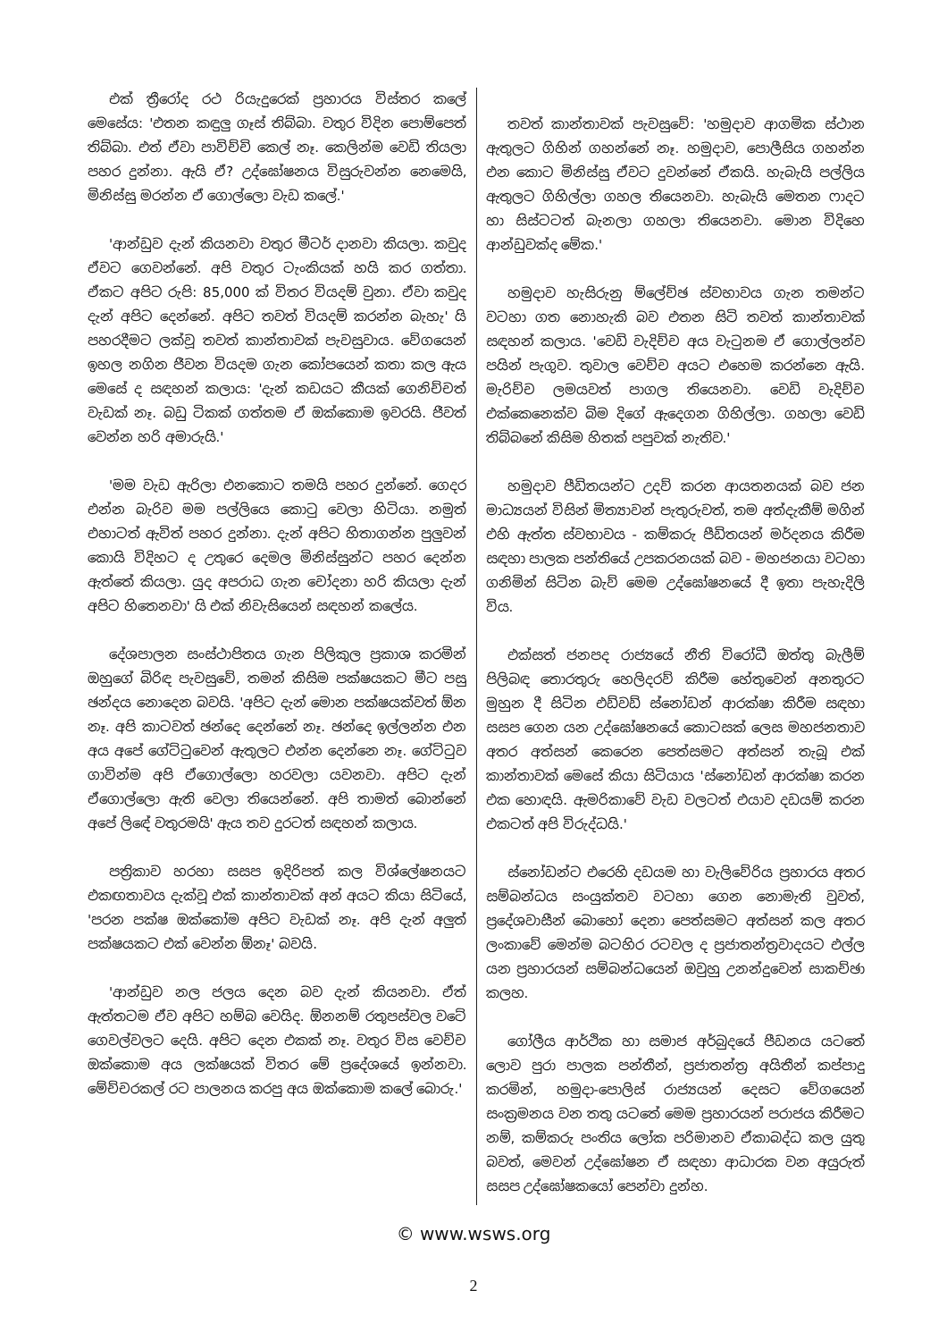එක් ත්‍රීරෝද රථ රියැදුරෙක් ප්‍රහාරය විස්තර කලේ මෙසේය: 'එතන කඳුලු ගෑස් තිබ්බා. වතුර විදින පොම්පෙත් තිබ්බා. එත් ඒවා පාවිච්චි කෙල් නෑ. කෙලින්ම වෙඩි තියලා පහර දුන්නා. ඇයි ඒ? උද්ඝෝෂනය විසුරුවන්න නෙමෙයි, මිනිස්සු මරන්න ඒ ගොල්ලො වැඩ කලේ.'
'ආන්ඩුව දැන් කියනවා වතුර මීටර් දානවා කියලා. කවුද ඒවට ගෙවන්නේ. අපි වතුර ටැංකියක් හයි කර ගත්තා. ඒකට අපිට රුපි: 85,000 ක් විතර වියදම් වුනා. ඒවා කවුද දැන් අපිට දෙන්නේ. අපිට තවත් වියදම් කරන්න බැහැ' යි පහරදීමට ලක්වූ තවත් කාන්තාවක් පැවසුවාය. වේගයෙන් ඉහල නගින ජීවන වියදම ගැන කෝපයෙන් කතා කල ඇය මෙසේ ද සඳහන් කලාය: 'දැන් කඩයට කීයක් ගෙනිච්චත් වැඩක් නෑ. බඩු ටිකක් ගත්තම ඒ ඔක්කොම ඉවරයි. ජීවත් වෙන්න හරි අමාරුයි.'
'මම වැඩ ඇරිලා එනකොට තමයි පහර දුන්නේ. ගෙදර එන්න බැරිව මම පල්ලියෙ කොටු වෙලා හිටියා. නමුත් එහාටත් ඇවිත් පහර දුන්නා. දැන් අපිට හිතාගන්න පුලුවන් කොයි විදිහට ද උතුරෙ දෙමල මිනිස්සුන්ට පහර දෙන්න ඇත්තේ කියලා. යුද අපරාධ ගැන චෝදනා හරි කියලා දැන් අපිට හිතෙනවා' යි එක් නිවැසියෙන් සඳහන් කලේය.
දේශපාලන සංස්ථාපිතය ගැන පිලිකුල ප්‍රකාශ කරමින් ඔහුගේ බිරිඳ පැවසුවේ, තමන් කිසිම පක්ෂයකට මීට පසු ඡන්දය නොදෙන බවයි. 'අපිට දැන් මොන පක්ෂයක්වත් ඕන නෑ. අපි කාටවත් ඡන්දෙ දෙන්නේ නෑ. ඡන්දෙ ඉල්ලන්න එන අය අපේ ගේට්ටුවෙන් ඇතුලට එන්න දෙන්නෙ නෑ. ගේට්ටුව ගාවින්ම අපි ඒගොල්ලො හරවලා යවනවා. අපිට දැන් ඒගොල්ලො ඇති වෙලා තියෙන්නේ. අපි තාමත් බොන්නේ අපේ ලිඳේ වතුරමයි' ඇය තව දුරටත් සඳහන් කලාය.
පත්‍රිකාව හරහා සසප ඉදිරිපත් කල විශ්ලේෂනයට එකඟතාවය දැක්වූ එක් කාන්තාවක් අන් අයට කියා සිටියේ, 'පරන පක්ෂ ඔක්කෝම අපිට වැඩක් නෑ. අපි දැන් අලුත් පක්ෂයකට එක් වෙන්න ඕනෑ' බවයි.
'ආන්ඩුව නල ජලය දෙන බව දැන් කියනවා. ඒත් ඇත්තටම ඒව අපිට හම්බ වෙයිද. ඕනනම් රතුපස්වල වටේ ගෙවල්වලට දෙයි. අපිට දෙන එකක් නෑ. වතුර විස වෙච්ච ඔක්කොම අය ලක්ෂයක් විතර මේ ප්‍රදේශයේ ඉන්නවා. මේච්චරකල් රට පාලනය කරපු අය ඔක්කොම කලේ බොරු.'
තවත් කාන්තාවක් පැවසුවේ: 'හමුදාව ආගමික ස්ථාන ඇතුලට ගිහින් ගහන්නේ නෑ. හමුදාව, පොලීසිය ගහන්න එන කොට මිනිස්සු ඒවට දුවන්නේ ඒකයි. හැබැයි පල්ලිය ඇතුලට ගිහිල්ලා ගහල තියෙනවා. හැබැයි මෙතන ෆාදට හා සිස්ටටත් බැනලා ගහලා තියෙනවා. මොන විදිහෙ ආන්ඩුවක්ද මේක.'
හමුදාව හැසිරුනු ම්ලේච්ඡ ස්වභාවය ගැන තමන්ට වටහා ගත නොහැකි බව එතන සිටි තවත් කාන්තාවක් සඳහන් කලාය. 'වෙඩි වැදිච්ච අය වැටුනම ඒ ගොල්ලන්ව පයින් පැගුව. තුවාල වෙච්ච අයට එහෙම කරන්නෙ ඇයි. මැරිච්ච ලමයවත් පාගල තියෙනවා. වෙඩි වැදිච්ච එක්කෙනෙක්ව බිම දිගේ ඇදෙගන ගිහිල්ලා. ගහලා වෙඩි තිබ්බනේ කිසිම හිතක් පපුවක් නැතිව.'
හමුදාව පීඩිතයන්ට උදව් කරන ආයතනයක් බව ජන මාධ්‍යයන් විසින් මිත්‍යාවන් පැතුරුවත්, තම අත්දැකීම් මගින් එහි ඇත්ත ස්වභාවය - කම්කරු පීඩිතයන් මර්දනය කිරීම සඳහා පාලක පන්තියේ උපකරනයක් බව - මහජනයා වටහා ගනිමින් සිටින බැව් මෙම උද්ඝෝෂනයේ දී ඉතා පැහැදිලි විය.
එක්සත් ජනපද රාජ්‍යයේ නීති විරෝධී ඔත්තු බැලීම් පිලිබඳ තොරතුරු හෙලිදරව් කිරීම හේතුවෙන් අනතුරට මුහුන දී සිටින එඩ්වඩ් ස්නෝඩන් ආරක්ෂා කිරීම සඳහා සසප ගෙන යන උද්ඝෝෂනයේ කොටසක් ලෙස මහජනතාව අතර අත්සන් කෙරෙන පෙත්සමට අත්සන් තැබූ එක් කාන්තාවක් මෙසේ කියා සිටියාය 'ස්නෝඩන් ආරක්ෂා කරන එක හොඳයි. ඇමරිකාවේ වැඩ වලටත් එයාව දඩයම් කරන එකටත් අපි විරුද්ධයි.'
ස්නෝඩන්ට එරෙහි දඩයම හා වැලිවේරිය ප්‍රහාරය අතර සම්බන්ධය සංයුක්තව වටහා ගෙන නොමැති වුවත්, ප්‍රදේශවාසීන් බොහෝ දෙනා පෙත්සමට අත්සන් කල අතර ලංකාවේ මෙන්ම බටහිර රටවල ද ප්‍රජාතන්ත්‍රවාදයට එල්ල යන ප්‍රහාරයන් සම්බන්ධයෙන් ඔවුහු උනන්දුවෙන් සාකච්ඡා කලහ.
ගෝලීය ආර්ථික හා සමාජ අර්බුදයේ පීඩනය යටතේ ලොව පුරා පාලක පන්තීන්, ප්‍රජාතන්ත්‍ර අයිතීන් කප්පාදු කරමින්, හමුදා-පොලිස් රාජ්‍යයන් දෙසට වේගයෙන් සංක්‍රමනය වන තතු යටතේ මෙම ප්‍රහාරයන් පරාජය කිරීමට නම්, කම්කරු පංතිය ලෝක පරිමානව ඒකාබද්ධ කල යුතු බවත්, මෙවන් උද්ඝෝෂන ඒ සඳහා ආධාරක වන අයුරුත් සසප උද්ඝෝෂකයෝ පෙන්වා දුන්හ.
© www.wsws.org
2